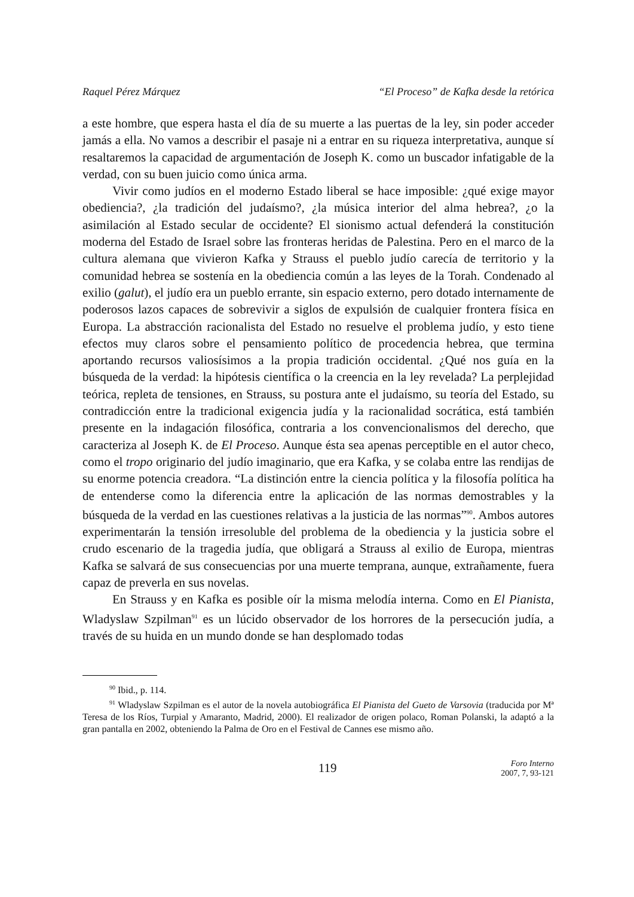Raquel Pérez Márquez “El Proceso” de Kafka desde la retórica
a este hombre, que espera hasta el día de su muerte a las puertas de la ley, sin poder acceder jamás a ella. No vamos a describir el pasaje ni a entrar en su riqueza interpretativa, aunque sí resaltaremos la capacidad de argumentación de Joseph K. como un buscador infatigable de la verdad, con su buen juicio como única arma.
Vivir como judíos en el moderno Estado liberal se hace imposible: ¿qué exige mayor obediencia?, ¿la tradición del judaísmo?, ¿la música interior del alma hebrea?, ¿o la asimilación al Estado secular de occidente? El sionismo actual defenderá la constitución moderna del Estado de Israel sobre las fronteras heridas de Palestina. Pero en el marco de la cultura alemana que vivieron Kafka y Strauss el pueblo judío carecía de territorio y la comunidad hebrea se sostenía en la obediencia común a las leyes de la Torah. Condenado al exilio (galut), el judío era un pueblo errante, sin espacio externo, pero dotado internamente de poderosos lazos capaces de sobrevivir a siglos de expulsión de cualquier frontera física en Europa. La abstracción racionalista del Estado no resuelve el problema judío, y esto tiene efectos muy claros sobre el pensamiento político de procedencia hebrea, que termina aportando recursos valiosísimos a la propia tradición occidental. ¿Qué nos guía en la búsqueda de la verdad: la hipótesis científica o la creencia en la ley revelada? La perplejidad teórica, repleta de tensiones, en Strauss, su postura ante el judaísmo, su teoría del Estado, su contradicción entre la tradicional exigencia judía y la racionalidad socrática, está también presente en la indagación filosófica, contraria a los convencionalismos del derecho, que caracteriza al Joseph K. de El Proceso. Aunque ésta sea apenas perceptible en el autor checo, como el tropo originario del judío imaginario, que era Kafka, y se colaba entre las rendijas de su enorme potencia creadora. “La distinción entre la ciencia política y la filosofía política ha de entenderse como la diferencia entre la aplicación de las normas demostrables y la búsqueda de la verdad en las cuestiones relativas a la justicia de las normas”<sup>90</sup>. Ambos autores experimentarán la tensión irresoluble del problema de la obediencia y la justicia sobre el crudo escenario de la tragedia judía, que obligará a Strauss al exilio de Europa, mientras Kafka se salvará de sus consecuencias por una muerte temprana, aunque, extrañamente, fuera capaz de preverla en sus novelas.
En Strauss y en Kafka es posible oír la misma melodía interna. Como en El Pianista, Wladyslaw Szpilman<sup>91</sup> es un lúcido observador de los horrores de la persecución judía, a través de su huida en un mundo donde se han desplomado todas
<sup>90</sup> Ibid., p. 114.
<sup>91</sup> Wladyslaw Szpilman es el autor de la novela autobiográfica El Pianista del Gueto de Varsovia (traducida por Mª Teresa de los Ríos, Turpial y Amaranto, Madrid, 2000). El realizador de origen polaco, Roman Polanski, la adaptó a la gran pantalla en 2002, obteniendo la Palma de Oro en el Festival de Cannes ese mismo año.
119
Foro Interno
2007, 7, 93-121